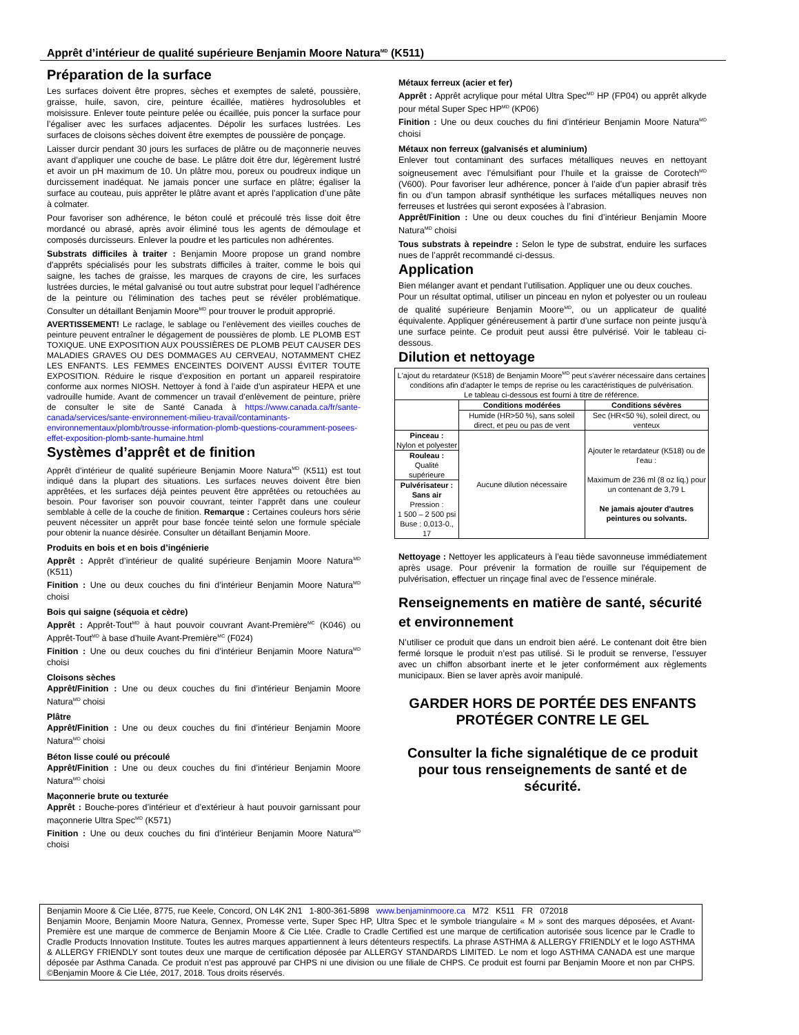Apprêt d’intérieur de qualité supérieure Benjamin Moore Natura<sup>MD</sup> (K511)
Préparation de la surface
Les surfaces doivent être propres, sèches et exemptes de saleté, poussière, graisse, huile, savon, cire, peinture écaillée, matières hydrosolubles et moisissure. Enlever toute peinture pelée ou écaillée, puis poncer la surface pour l’égaliser avec les surfaces adjacentes. Dépolir les surfaces lustrées. Les surfaces de cloisons sèches doivent être exemptes de poussière de ponçage.
Laisser durcir pendant 30 jours les surfaces de plâtre ou de maçonnerie neuves avant d’appliquer une couche de base. Le plâtre doit être dur, légèrement lustré et avoir un pH maximum de 10. Un plâtre mou, poreux ou poudreux indique un durcissement inadéquat. Ne jamais poncer une surface en plâtre; égaliser la surface au couteau, puis apprêter le plâtre avant et après l’application d’une pâte à colmater.
Pour favoriser son adhérence, le béton coulé et précoulé très lisse doit être mordancé ou abrasé, après avoir éliminé tous les agents de démoulage et composés durcisseurs. Enlever la poudre et les particules non adhérentes.
Substrats difficiles à traiter : Benjamin Moore propose un grand nombre d'apprêts spécialisés pour les substrats difficiles à traiter, comme le bois qui saigne, les taches de graisse, les marques de crayons de cire, les surfaces lustrées durcies, le métal galvanisé ou tout autre substrat pour lequel l’adhérence de la peinture ou l'élimination des taches peut se révéler problématique. Consulter un détaillant Benjamin Moore<sup>MD</sup> pour trouver le produit approprié.
AVERTISSEMENT! Le raclage, le sablage ou l’enlèvement des vieilles couches de peinture peuvent entraîner le dégagement de poussières de plomb. LE PLOMB EST TOXIQUE. UNE EXPOSITION AUX POUSSIÈRES DE PLOMB PEUT CAUSER DES MALADIES GRAVES OU DES DOMMAGES AU CERVEAU, NOTAMMENT CHEZ LES ENFANTS. LES FEMMES ENCEINTES DOIVENT AUSSI ÉVITER TOUTE EXPOSITION. Réduire le risque d’exposition en portant un appareil respiratoire conforme aux normes NIOSH. Nettoyer à fond à l’aide d’un aspirateur HEPA et une vadrouille humide. Avant de commencer un travail d’enlèvement de peinture, prière de consulter le site de Santé Canada à https://www.canada.ca/fr/sante-canada/services/sante-environnement-milieu-travail/contaminants-environnementaux/plomb/trousse-information-plomb-questions-couramment-posees-effet-exposition-plomb-sante-humaine.html
Systèmes d’apprêt et de finition
Apprêt d’intérieur de qualité supérieure Benjamin Moore Natura<sup>MD</sup> (K511) est tout indiqué dans la plupart des situations. Les surfaces neuves doivent être bien apprêtées, et les surfaces déjà peintes peuvent être apprêtées ou retouchées au besoin. Pour favoriser son pouvoir couvrant, teinter l’apprêt dans une couleur semblable à celle de la couche de finition. Remarque : Certaines couleurs hors série peuvent nécessiter un apprêt pour base foncée teinté selon une formule spéciale pour obtenir la nuance désirée. Consulter un détaillant Benjamin Moore.
Produits en bois et en bois d’ingénierie
Apprêt : Apprêt d’intérieur de qualité supérieure Benjamin Moore Natura<sup>MD</sup> (K511)
Finition : Une ou deux couches du fini d’intérieur Benjamin Moore Natura<sup>MD</sup> choisi
Bois qui saigne (séquoia et cèdre)
Apprêt : Apprêt-Tout<sup>MD</sup> à haut pouvoir couvrant Avant-Première<sup>MC</sup> (K046) ou Apprêt-Tout<sup>MD</sup> à base d’huile Avant-Première<sup>MC</sup> (F024)
Finition : Une ou deux couches du fini d’intérieur Benjamin Moore Natura<sup>MD</sup> choisi
Cloisons sèches
Apprêt/Finition : Une ou deux couches du fini d’intérieur Benjamin Moore Natura<sup>MD</sup> choisi
Plâtre
Apprêt/Finition : Une ou deux couches du fini d’intérieur Benjamin Moore Natura<sup>MD</sup> choisi
Béton lisse coulé ou précoulé
Apprêt/Finition : Une ou deux couches du fini d’intérieur Benjamin Moore Natura<sup>MD</sup> choisi
Maçonnerie brute ou texturée
Apprêt : Bouche-pores d’intérieur et d’extérieur à haut pouvoir garnissant pour maçonnerie Ultra Spec<sup>MD</sup> (K571)
Finition : Une ou deux couches du fini d’intérieur Benjamin Moore Natura<sup>MD</sup> choisi
Métaux ferreux (acier et fer)
Apprêt : Apprêt acrylique pour métal Ultra Spec<sup>MD</sup> HP (FP04) ou apprêt alkyde pour métal Super Spec HP<sup>MD</sup> (KP06)
Finition : Une ou deux couches du fini d’intérieur Benjamin Moore Natura<sup>MD</sup> choisi
Métaux non ferreux (galvanisés et aluminium)
Enlever tout contaminant des surfaces métalliques neuves en nettoyant soigneusement avec l’émulsifiant pour l’huile et la graisse de Corotech<sup>MD</sup> (V600). Pour favoriser leur adhérence, poncer à l’aide d’un papier abrasif très fin ou d’un tampon abrasif synthétique les surfaces métalliques neuves non ferreuses et lustrées qui seront exposées à l’abrasion.
Apprêt/Finition : Une ou deux couches du fini d’intérieur Benjamin Moore Natura<sup>MD</sup> choisi
Tous substrats à repeindre : Selon le type de substrat, enduire les surfaces nues de l’apprêt recommandé ci-dessus.
Application
Bien mélanger avant et pendant l’utilisation. Appliquer une ou deux couches.
Pour un résultat optimal, utiliser un pinceau en nylon et polyester ou un rouleau de qualité supérieure Benjamin Moore<sup>MD</sup>, ou un applicateur de qualité équivalente. Appliquer généreusement à partir d’une surface non peinte jusqu’à une surface peinte. Ce produit peut aussi être pulvérisé. Voir le tableau ci-dessous.
Dilution et nettoyage
| L'ajout du retardateur (K518) de Benjamin Moore<sup>MD</sup> peut s'avérer nécessaire dans certaines conditions afin d'adapter le temps de reprise ou les caractéristiques de pulvérisation. Le tableau ci-dessous est fourni à titre de référence. | | |
| | Conditions modérées | Conditions sévères |
| | Humide (HR>50 %), sans soleil direct, et peu ou pas de vent | Sec (HR<50 %), soleil direct, ou venteux |
| Pinceau : Nylon et polyester | Aucune dilution nécessaire | Ajouter le retardateur (K518) ou de l'eau : Maximum de 236 ml (8 oz liq.) pour un contenant de 3,79 L Ne jamais ajouter d'autres peintures ou solvants. |
| Rouleau : Qualité supérieure | | |
| Pulvérisateur : Sans air Pression : 1 500 – 2 500 psi Buse : 0,013-0., 17 | | |
Nettoyage : Nettoyer les applicateurs à l’eau tiède savonneuse immédiatement après usage. Pour prévenir la formation de rouille sur l'équipement de pulvérisation, effectuer un rinçage final avec de l’essence minérale.
Renseignements en matière de santé, sécurité et environnement
N’utiliser ce produit que dans un endroit bien aéré. Le contenant doit être bien fermé lorsque le produit n’est pas utilisé. Si le produit se renverse, l’essuyer avec un chiffon absorbant inerte et le jeter conformément aux règlements municipaux. Bien se laver après avoir manipulé.
GARDER HORS DE PORTÉE DES ENFANTS
PROTÉGER CONTRE LE GEL
Consulter la fiche signalétique de ce produit pour tous renseignements de santé et de sécurité.
Benjamin Moore & Cie Ltée, 8775, rue Keele, Concord, ON L4K 2N1 1-800-361-5898 www.benjaminmoore.ca M72 K511 FR 072018
Benjamin Moore, Benjamin Moore Natura, Gennex, Promesse verte, Super Spec HP, Ultra Spec et le symbole triangulaire « M » sont des marques déposées, et Avant-Première est une marque de commerce de Benjamin Moore & Cie Ltée. Cradle to Cradle Certified est une marque de certification autorisée sous licence par le Cradle to Cradle Products Innovation Institute. Toutes les autres marques appartiennent à leurs détenteurs respectifs. La phrase ASTHMA & ALLERGY FRIENDLY et le logo ASTHMA & ALLERGY FRIENDLY sont toutes deux une marque de certification déposée par ALLERGY STANDARDS LIMITED. Le nom et logo ASTHMA CANADA est une marque déposée par Asthma Canada. Ce produit n’est pas approuvé par CHPS ni une division ou une filiale de CHPS. Ce produit est fourni par Benjamin Moore et non par CHPS. ©Benjamin Moore & Cie Ltée, 2017, 2018. Tous droits réservés.